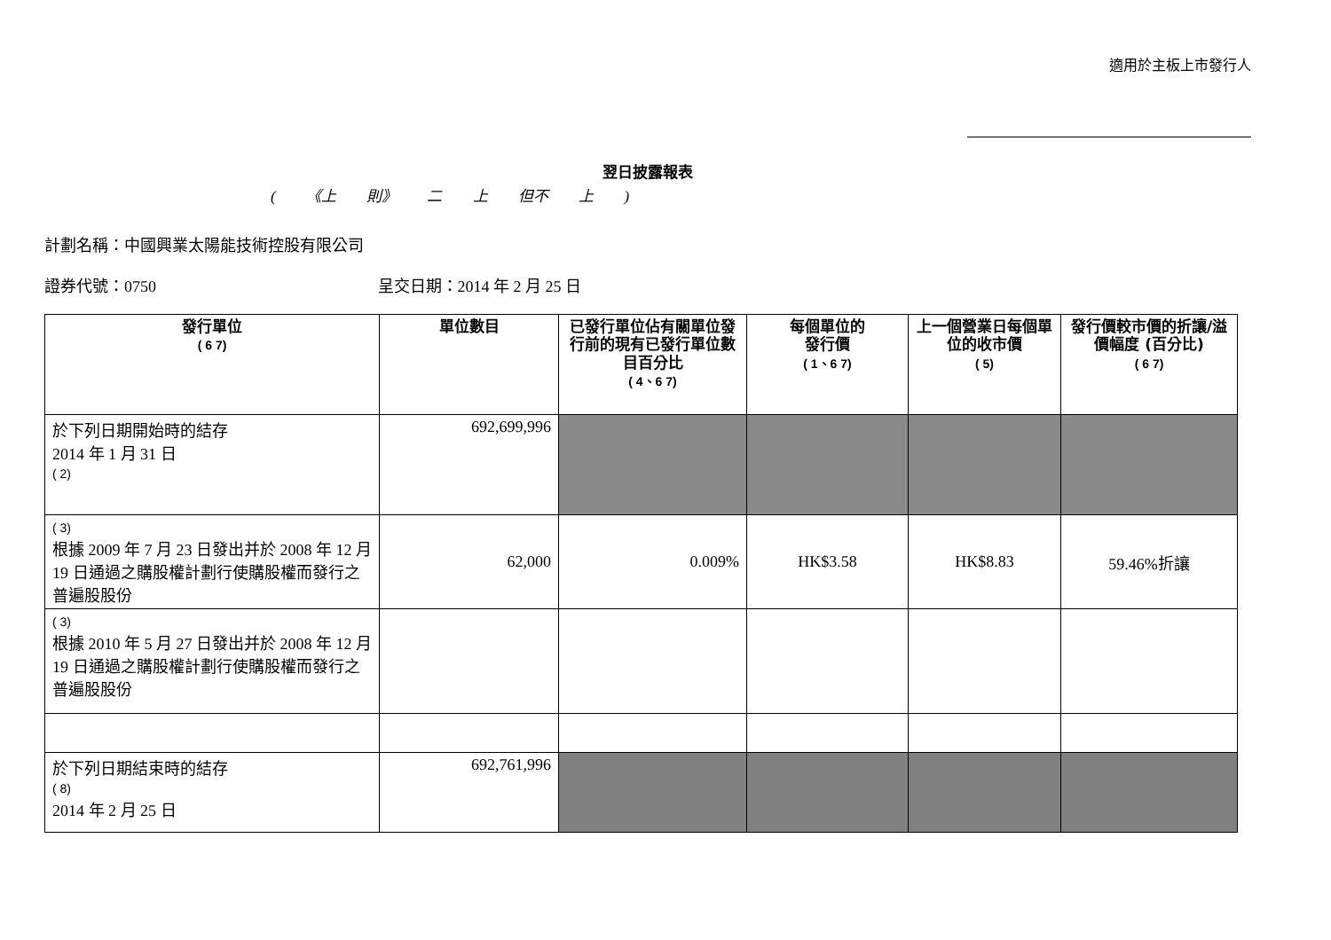適用於主板上市發行人
翌日披露報表
( 《上 則》 二 上 但不 上 )
計劃名稱：中國興業太陽能技術控股有限公司
證券代號：0750 呈交日期：2014 年 2 月 25 日
| 發行單位 ( 6 7) | 單位數目 | 已發行單位佔有關單位發行前的現有已發行單位數目百分比 ( 4、6 7) | 每個單位的 發行價 ( 1、6 7) | 上一個營業日每個單位的收市價 ( 5) | 發行價較市價的折讓/溢價幅度 (百分比) ( 6 7) |
| --- | --- | --- | --- | --- | --- |
| 於下列日期開始時的結存 2014 年 1 月 31 日 ( 2) | 692,699,996 | | | | |
| ( 3) 根據 2009 年 7 月 23 日發出并於 2008 年 12 月 19 日通過之購股權計劃行使購股權而發行之普遍股股份 | 62,000 | 0.009% | HK$3.58 | HK$8.83 | 59.46%折讓 |
| ( 3) 根據 2010 年 5 月 27 日發出并於 2008 年 12 月 19 日通過之購股權計劃行使購股權而發行之普遍股股份 | | | | | |
| 於下列日期結束時的結存 ( 8) 2014 年 2 月 25 日 | 692,761,996 | | | | |